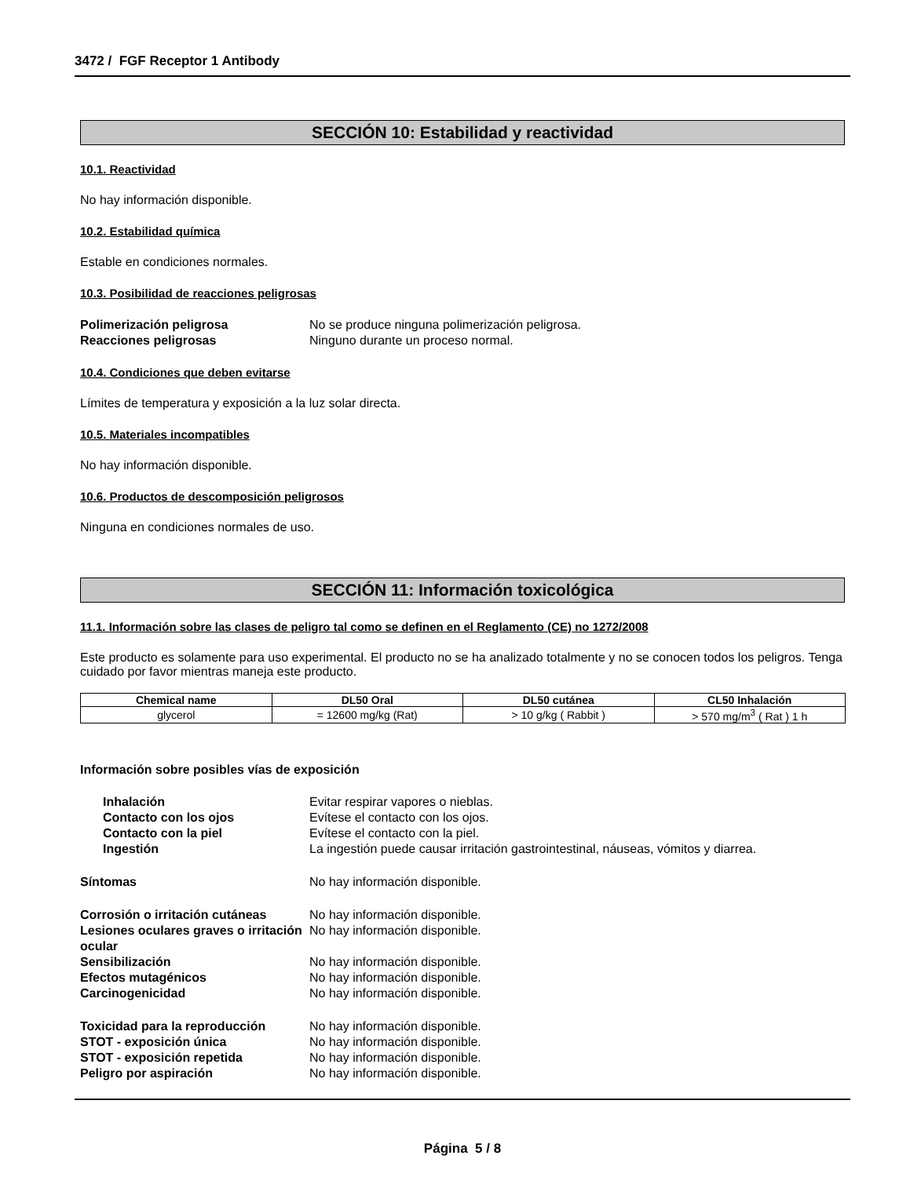3472 / FGF Receptor 1 Antibody
SECCIÓN 10: Estabilidad y reactividad
10.1. Reactividad
No hay información disponible.
10.2. Estabilidad química
Estable en condiciones normales.
10.3. Posibilidad de reacciones peligrosas
Polimerización peligrosa No se produce ninguna polimerización peligrosa. Reacciones peligrosas Ninguno durante un proceso normal.
10.4. Condiciones que deben evitarse
Límites de temperatura y exposición a la luz solar directa.
10.5. Materiales incompatibles
No hay información disponible.
10.6. Productos de descomposición peligrosos
Ninguna en condiciones normales de uso.
SECCIÓN 11: Información toxicológica
11.1. Información sobre las clases de peligro tal como se definen en el Reglamento (CE) no 1272/2008
Este producto es solamente para uso experimental. El producto no se ha analizado totalmente y no se conocen todos los peligros. Tenga cuidado por favor mientras maneja este producto.
| Chemical name | DL50 Oral | DL50 cutánea | CL50 Inhalación |
| --- | --- | --- | --- |
| glycerol | = 12600 mg/kg (Rat) | > 10 g/kg ( Rabbit ) | > 570 mg/m<sup>3</sup> ( Rat ) 1 h |
Información sobre posibles vías de exposición
Inhalación Evitar respirar vapores o nieblas. Contacto con los ojos Evítese el contacto con los ojos. Contacto con la piel Evítese el contacto con la piel. Ingestión La ingestión puede causar irritación gastrointestinal, náuseas, vómitos y diarrea.
Síntomas No hay información disponible.
Corrosión o irritación cutáneas No hay información disponible. Lesiones oculares graves o irritación ocular No hay información disponible. Sensibilización No hay información disponible. Efectos mutagénicos No hay información disponible. Carcinogenicidad No hay información disponible.
Toxicidad para la reproducción No hay información disponible. STOT - exposición única No hay información disponible. STOT - exposición repetida No hay información disponible. Peligro por aspiración No hay información disponible.
Página 5 / 8